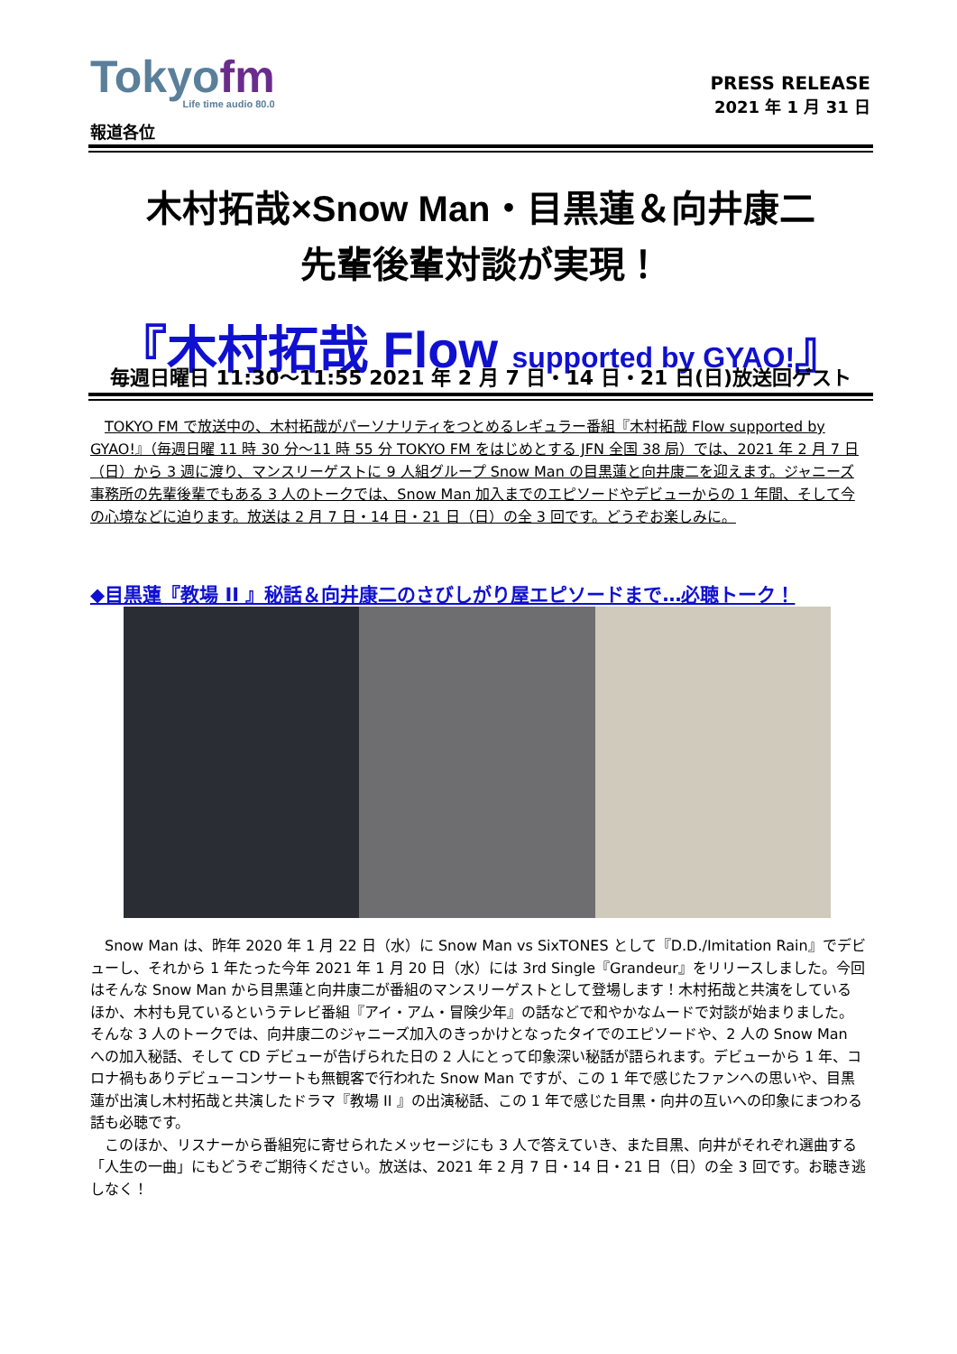Tokyofm
Life time audio 80.0
PRESS RELEASE
2021 年 1 月 31 日
報道各位
木村拓哉×Snow Man・目黒蓮＆向井康二
先輩後輩対談が実現！
『木村拓哉 Flow supported by GYAO!』
毎週日曜日 11:30～11:55 2021 年 2 月 7 日・14 日・21 日(日)放送回ゲスト
TOKYO FM で放送中の、木村拓哉がパーソナリティをつとめるレギュラー番組『木村拓哉 Flow supported by GYAO!』（毎週日曜 11 時 30 分～11 時 55 分 TOKYO FM をはじめとする JFN 全国 38 局）では、2021 年 2 月 7 日（日）から 3 週に渡り、マンスリーゲストに 9 人組グループ Snow Man の目黒蓮と向井康二を迎えます。ジャニーズ事務所の先輩後輩でもある 3 人のトークでは、Snow Man 加入までのエピソードやデビューからの 1 年間、そして今の心境などに迫ります。放送は 2 月 7 日・14 日・21 日（日）の全 3 回です。どうぞお楽しみに。
◆目黒蓮『教場 II 』秘話＆向井康二のさびしがり屋エピソードまで…必聴トーク！
Snow Man は、昨年 2020 年 1 月 22 日（水）に Snow Man vs SixTONES として『D.D./Imitation Rain』でデビューし、それから 1 年たった今年 2021 年 1 月 20 日（水）には 3rd Single『Grandeur』をリリースしました。今回はそんな Snow Man から目黒蓮と向井康二が番組のマンスリーゲストとして登場します！木村拓哉と共演をしているほか、木村も見ているというテレビ番組『アイ・アム・冒険少年』の話などで和やかなムードで対談が始まりました。そんな 3 人のトークでは、向井康二のジャニーズ加入のきっかけとなったタイでのエピソードや、2 人の Snow Man への加入秘話、そして CD デビューが告げられた日の 2 人にとって印象深い秘話が語られます。デビューから 1 年、コロナ禍もありデビューコンサートも無観客で行われた Snow Man ですが、この 1 年で感じたファンへの思いや、目黒蓮が出演し木村拓哉と共演したドラマ『教場 II 』の出演秘話、この 1 年で感じた目黒・向井の互いへの印象にまつわる話も必聴です。
このほか、リスナーから番組宛に寄せられたメッセージにも 3 人で答えていき、また目黒、向井がそれぞれ選曲する「人生の一曲」にもどうぞご期待ください。放送は、2021 年 2 月 7 日・14 日・21 日（日）の全 3 回です。お聴き逃しなく！